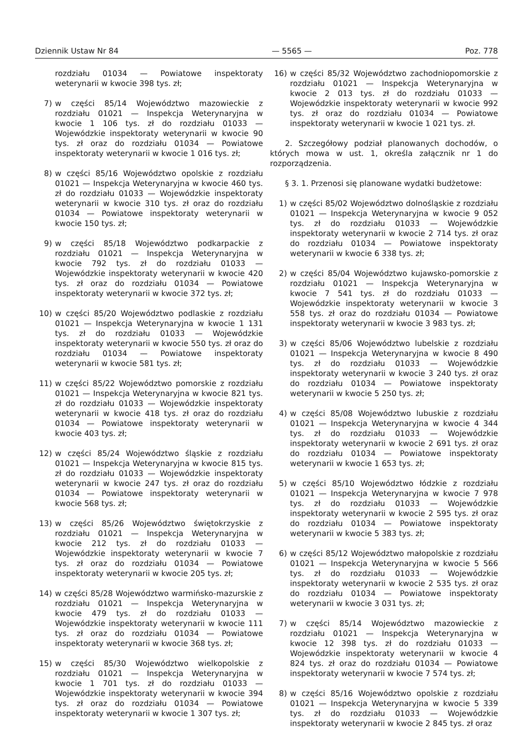Dziennik Ustaw Nr 84 — 5565 — Poz. 778
rozdziału 01034 — Powiatowe inspektoraty weterynarii w kwocie 398 tys. zł;
7) w części 85/14 Województwo mazowieckie z rozdziału 01021 — Inspekcja Weterynaryjna w kwocie 1 106 tys. zł do rozdziału 01033 — Wojewódzkie inspektoraty weterynarii w kwocie 90 tys. zł oraz do rozdziału 01034 — Powiatowe inspektoraty weterynarii w kwocie 1 016 tys. zł;
8) w części 85/16 Województwo opolskie z rozdziału 01021 — Inspekcja Weterynaryjna w kwocie 460 tys. zł do rozdziału 01033 — Wojewódzkie inspektoraty weterynarii w kwocie 310 tys. zł oraz do rozdziału 01034 — Powiatowe inspektoraty weterynarii w kwocie 150 tys. zł;
9) w części 85/18 Województwo podkarpackie z rozdziału 01021 — Inspekcja Weterynaryjna w kwocie 792 tys. zł do rozdziału 01033 — Wojewódzkie inspektoraty weterynarii w kwocie 420 tys. zł oraz do rozdziału 01034 — Powiatowe inspektoraty weterynarii w kwocie 372 tys. zł;
10) w części 85/20 Województwo podlaskie z rozdziału 01021 — Inspekcja Weterynaryjna w kwocie 1 131 tys. zł do rozdziału 01033 — Wojewódzkie inspektoraty weterynarii w kwocie 550 tys. zł oraz do rozdziału 01034 — Powiatowe inspektoraty weterynarii w kwocie 581 tys. zł;
11) w części 85/22 Województwo pomorskie z rozdziału 01021 — Inspekcja Weterynaryjna w kwocie 821 tys. zł do rozdziału 01033 — Wojewódzkie inspektoraty weterynarii w kwocie 418 tys. zł oraz do rozdziału 01034 — Powiatowe inspektoraty weterynarii w kwocie 403 tys. zł;
12) w części 85/24 Województwo śląskie z rozdziału 01021 — Inspekcja Weterynaryjna w kwocie 815 tys. zł do rozdziału 01033 — Wojewódzkie inspektoraty weterynarii w kwocie 247 tys. zł oraz do rozdziału 01034 — Powiatowe inspektoraty weterynarii w kwocie 568 tys. zł;
13) w części 85/26 Województwo świętokrzyskie z rozdziału 01021 — Inspekcja Weterynaryjna w kwocie 212 tys. zł do rozdziału 01033 — Wojewódzkie inspektoraty weterynarii w kwocie 7 tys. zł oraz do rozdziału 01034 — Powiatowe inspektoraty weterynarii w kwocie 205 tys. zł;
14) w części 85/28 Województwo warmińsko-mazurskie z rozdziału 01021 — Inspekcja Weterynaryjna w kwocie 479 tys. zł do rozdziału 01033 — Wojewódzkie inspektoraty weterynarii w kwocie 111 tys. zł oraz do rozdziału 01034 — Powiatowe inspektoraty weterynarii w kwocie 368 tys. zł;
15) w części 85/30 Województwo wielkopolskie z rozdziału 01021 — Inspekcja Weterynaryjna w kwocie 1 701 tys. zł do rozdziału 01033 — Wojewódzkie inspektoraty weterynarii w kwocie 394 tys. zł oraz do rozdziału 01034 — Powiatowe inspektoraty weterynarii w kwocie 1 307 tys. zł;
16) w części 85/32 Województwo zachodniopomorskie z rozdziału 01021 — Inspekcja Weterynaryjna w kwocie 2 013 tys. zł do rozdziału 01033 — Wojewódzkie inspektoraty weterynarii w kwocie 992 tys. zł oraz do rozdziału 01034 — Powiatowe inspektoraty weterynarii w kwocie 1 021 tys. zł.
2. Szczegółowy podział planowanych dochodów, o których mowa w ust. 1, określa załącznik nr 1 do rozporządzenia.
§ 3. 1. Przenosi się planowane wydatki budżetowe:
1) w części 85/02 Województwo dolnośląskie z rozdziału 01021 — Inspekcja Weterynaryjna w kwocie 9 052 tys. zł do rozdziału 01033 — Wojewódzkie inspektoraty weterynarii w kwocie 2 714 tys. zł oraz do rozdziału 01034 — Powiatowe inspektoraty weterynarii w kwocie 6 338 tys. zł;
2) w części 85/04 Województwo kujawsko-pomorskie z rozdziału 01021 — Inspekcja Weterynaryjna w kwocie 7 541 tys. zł do rozdziału 01033 — Wojewódzkie inspektoraty weterynarii w kwocie 3 558 tys. zł oraz do rozdziału 01034 — Powiatowe inspektoraty weterynarii w kwocie 3 983 tys. zł;
3) w części 85/06 Województwo lubelskie z rozdziału 01021 — Inspekcja Weterynaryjna w kwocie 8 490 tys. zł do rozdziału 01033 — Wojewódzkie inspektoraty weterynarii w kwocie 3 240 tys. zł oraz do rozdziału 01034 — Powiatowe inspektoraty weterynarii w kwocie 5 250 tys. zł;
4) w części 85/08 Województwo lubuskie z rozdziału 01021 — Inspekcja Weterynaryjna w kwocie 4 344 tys. zł do rozdziału 01033 — Wojewódzkie inspektoraty weterynarii w kwocie 2 691 tys. zł oraz do rozdziału 01034 — Powiatowe inspektoraty weterynarii w kwocie 1 653 tys. zł;
5) w części 85/10 Województwo łódzkie z rozdziału 01021 — Inspekcja Weterynaryjna w kwocie 7 978 tys. zł do rozdziału 01033 — Wojewódzkie inspektoraty weterynarii w kwocie 2 595 tys. zł oraz do rozdziału 01034 — Powiatowe inspektoraty weterynarii w kwocie 5 383 tys. zł;
6) w części 85/12 Województwo małopolskie z rozdziału 01021 — Inspekcja Weterynaryjna w kwocie 5 566 tys. zł do rozdziału 01033 — Wojewódzkie inspektoraty weterynarii w kwocie 2 535 tys. zł oraz do rozdziału 01034 — Powiatowe inspektoraty weterynarii w kwocie 3 031 tys. zł;
7) w części 85/14 Województwo mazowieckie z rozdziału 01021 — Inspekcja Weterynaryjna w kwocie 12 398 tys. zł do rozdziału 01033 — Wojewódzkie inspektoraty weterynarii w kwocie 4 824 tys. zł oraz do rozdziału 01034 — Powiatowe inspektoraty weterynarii w kwocie 7 574 tys. zł;
8) w części 85/16 Województwo opolskie z rozdziału 01021 — Inspekcja Weterynaryjna w kwocie 5 339 tys. zł do rozdziału 01033 — Wojewódzkie inspektoraty weterynarii w kwocie 2 845 tys. zł oraz